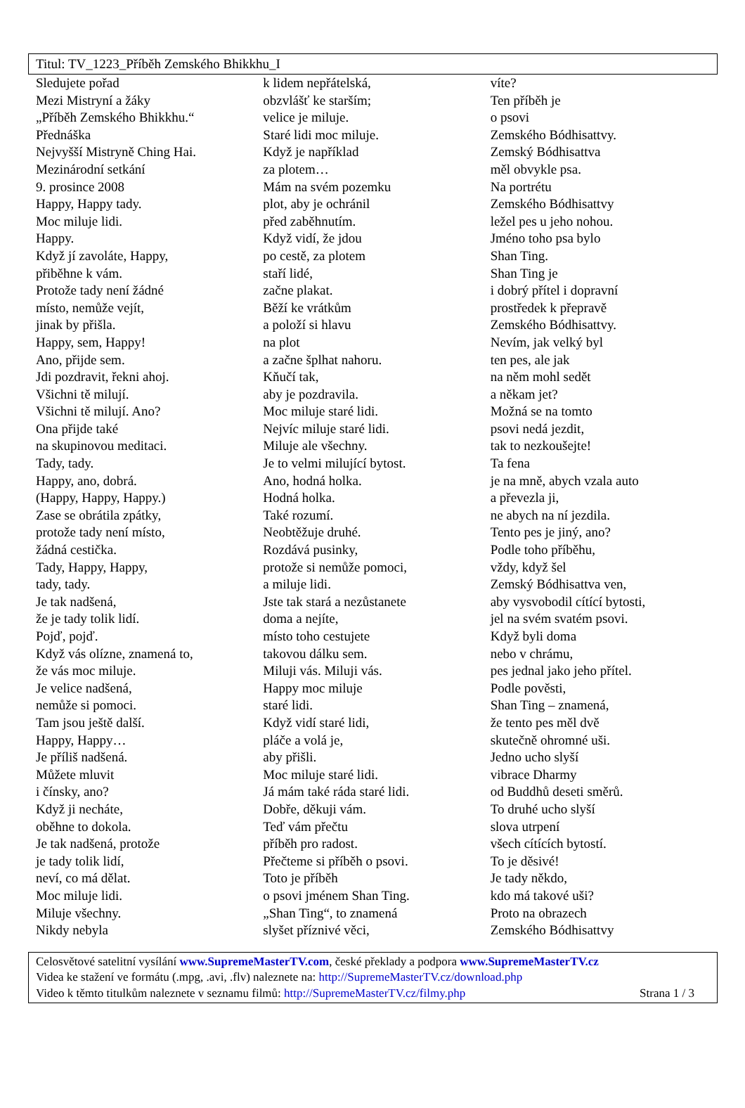Titul: TV_1223_Příběh Zemského Bhikkhu_I
Sledujete pořad
Mezi Mistryní a žáky
„Příběh Zemského Bhikkhu.“
Přednáška
Nejvyšší Mistryně Ching Hai.
Mezinárodní setkání
9. prosince 2008
Happy, Happy tady.
Moc miluje lidi.
Happy.
Když jí zavoláte, Happy,
přiběhne k vám.
Protože tady není žádné
místo, nemůže vejít,
jinak by přišla.
Happy, sem, Happy!
Ano, přijde sem.
Jdi pozdravit, řekni ahoj.
Všichni tě milují.
Všichni tě milují. Ano?
Ona přijde také
na skupinovou meditaci.
Tady, tady.
Happy, ano, dobrá.
(Happy, Happy, Happy.)
Zase se obrátila zpátky,
protože tady není místo,
žádná cestička.
Tady, Happy, Happy,
tady, tady.
Je tak nadšená,
že je tady tolik lidí.
Pojď, pojď.
Když vás olízne, znamená to,
že vás moc miluje.
Je velice nadšená,
nemůže si pomoci.
Tam jsou ještě další.
Happy, Happy…
Je příliš nadšená.
Můžete mluvit
i čínsky, ano?
Když ji necháte,
oběhne to dokola.
Je tak nadšená, protože
je tady tolik lidí,
neví, co má dělat.
Moc miluje lidi.
Miluje všechny.
Nikdy nebyla
k lidem nepřátelská,
obzvlášť ke starším;
velice je miluje.
Staré lidi moc miluje.
Když je například
za plotem…
Mám na svém pozemku
plot, aby je ochránil
před zaběhnutím.
Když vidí, že jdou
po cestě, za plotem
staří lidé,
začne plakat.
Běží ke vrátkům
a položí si hlavu
na plot
a začne šplhat nahoru.
Kňučí tak,
aby je pozdravila.
Moc miluje staré lidi.
Nejvíc miluje staré lidi.
Miluje ale všechny.
Je to velmi milující bytost.
Ano, hodná holka.
Hodná holka.
Také rozumí.
Neobtěžuje druhé.
Rozdává pusinky,
protože si nemůže pomoci,
a miluje lidi.
Jste tak stará a nezůstanete
doma a nejíte,
místo toho cestujete
takovou dálku sem.
Miluji vás. Miluji vás.
Happy moc miluje
staré lidi.
Když vidí staré lidi,
pláče a volá je,
aby přišli.
Moc miluje staré lidi.
Já mám také ráda staré lidi.
Dobře, děkuji vám.
Teď vám přečtu
příběh pro radost.
Přečteme si příběh o psovi.
Toto je příběh
o psovi jménem Shan Ting.
„Shan Ting“, to znamená
slyšet příznivé věci,
víte?
Ten příběh je
o psovi
Zemského Bódhisattvy.
Zemský Bódhisattva
měl obvykle psa.
Na portrétu
Zemského Bódhisattvy
ležel pes u jeho nohou.
Jméno toho psa bylo
Shan Ting.
Shan Ting je
i dobrý přítel i dopravní
prostředek k přepravě
Zemského Bódhisattvy.
Nevím, jak velký byl
ten pes, ale jak
na něm mohl sedět
a někam jet?
Možná se na tomto
psovi nedá jezdit,
tak to nezkoušejte!
Ta fena
je na mně, abych vzala auto
a převezla ji,
ne abych na ní jezdila.
Tento pes je jiný, ano?
Podle toho příběhu,
vždy, když šel
Zemský Bódhisattva ven,
aby vysvobodil cítící bytosti,
jel na svém svatém psovi.
Když byli doma
nebo v chrámu,
pes jednal jako jeho přítel.
Podle pověsti,
Shan Ting – znamená,
že tento pes měl dvě
skutečně ohromné uši.
Jedno ucho slyší
vibrace Dharmy
od Buddhů deseti směrů.
To druhé ucho slyší
slova utrpení
všech cítících bytostí.
To je děsivé!
Je tady někdo,
kdo má takové uši?
Proto na obrazech
Zemského Bódhisattvy
Celosvětové satelitní vysílání www.SupremeMasterTV.com, české překlady a podpora www.SupremeMasterTV.cz
Videa ke stažení ve formátu (.mpg, .avi, .flv) naleznete na: http://SupremeMasterTV.cz/download.php
Video k těmto titulkům naleznete v seznamu filmů: http://SupremeMasterTV.cz/filmy.php Strana 1 / 3